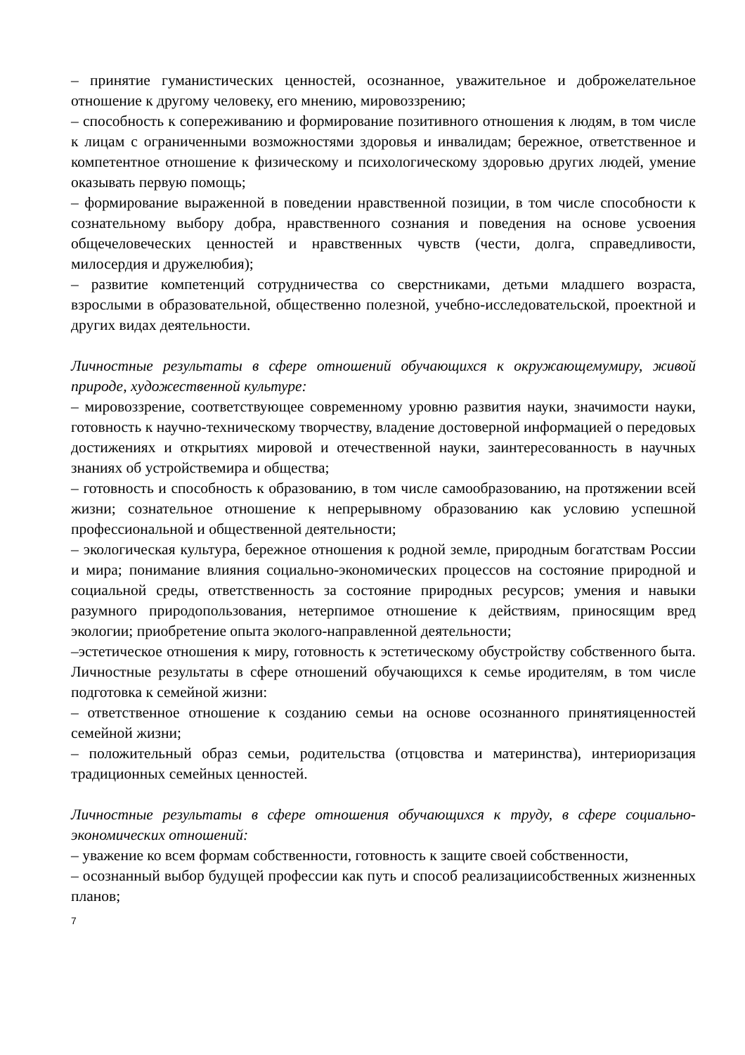– принятие гуманистических ценностей, осознанное, уважительное и доброжелательное отношение к другому человеку, его мнению, мировоззрению;
– способность к сопереживанию и формирование позитивного отношения к людям, в том числе к лицам с ограниченными возможностями здоровья и инвалидам; бережное, ответственное и компетентное отношение к физическому и психологическому здоровью других людей, умение оказывать первую помощь;
– формирование выраженной в поведении нравственной позиции, в том числе способности к сознательному выбору добра, нравственного сознания и поведения на основе усвоения общечеловеческих ценностей и нравственных чувств (чести, долга, справедливости, милосердия и дружелюбия);
– развитие компетенций сотрудничества со сверстниками, детьми младшего возраста, взрослыми в образовательной, общественно полезной, учебно-исследовательской, проектной и других видах деятельности.
Личностные результаты в сфере отношений обучающихся к окружающемумиру, живой природе, художественной культуре:
– мировоззрение, соответствующее современному уровню развития науки, значимости науки, готовность к научно-техническому творчеству, владение достоверной информацией о передовых достижениях и открытиях мировой и отечественной науки, заинтересованность в научных знаниях об устройствемира и общества;
– готовность и способность к образованию, в том числе самообразованию, на протяжении всей жизни; сознательное отношение к непрерывному образованию как условию успешной профессиональной и общественной деятельности;
– экологическая культура, бережное отношения к родной земле, природным богатствам России и мира; понимание влияния социально-экономических процессов на состояние природной и социальной среды, ответственность за состояние природных ресурсов; умения и навыки разумного природопользования, нетерпимое отношение к действиям, приносящим вред экологии; приобретение опыта эколого-направленной деятельности;
–эстетическое отношения к миру, готовность к эстетическому обустройству собственного быта. Личностные результаты в сфере отношений обучающихся к семье иродителям, в том числе подготовка к семейной жизни:
– ответственное отношение к созданию семьи на основе осознанного принятияценностей семейной жизни;
– положительный образ семьи, родительства (отцовства и материнства), интериоризация традиционных семейных ценностей.
Личностные результаты в сфере отношения обучающихся к труду, в сфере социально-экономических отношений:
– уважение ко всем формам собственности, готовность к защите своей собственности,
– осознанный выбор будущей профессии как путь и способ реализациисобственных жизненных планов;
7